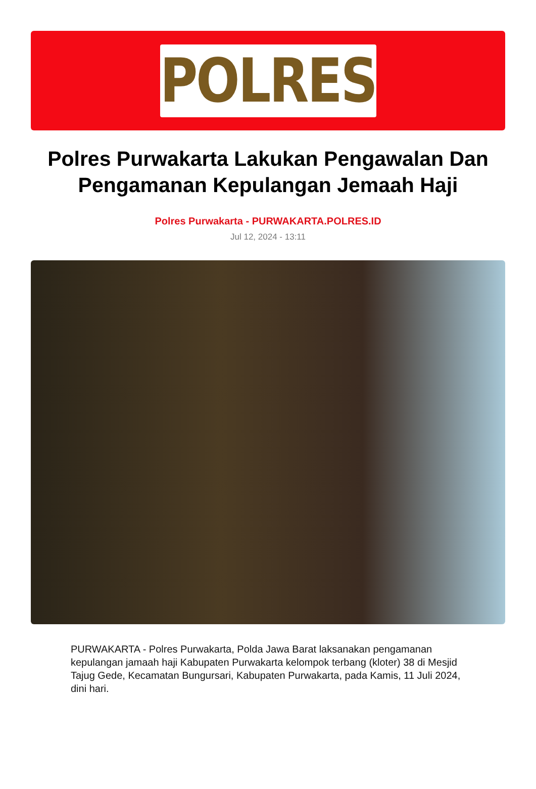POLRES
Polres Purwakarta Lakukan Pengawalan Dan Pengamanan Kepulangan Jemaah Haji
Polres Purwakarta - PURWAKARTA.POLRES.ID
Jul 12, 2024 - 13:11
PURWAKARTA - Polres Purwakarta, Polda Jawa Barat laksanakan pengamanan kepulangan jamaah haji Kabupaten Purwakarta kelompok terbang (kloter) 38 di Mesjid Tajug Gede, Kecamatan Bungursari, Kabupaten Purwakarta, pada Kamis, 11 Juli 2024, dini hari.